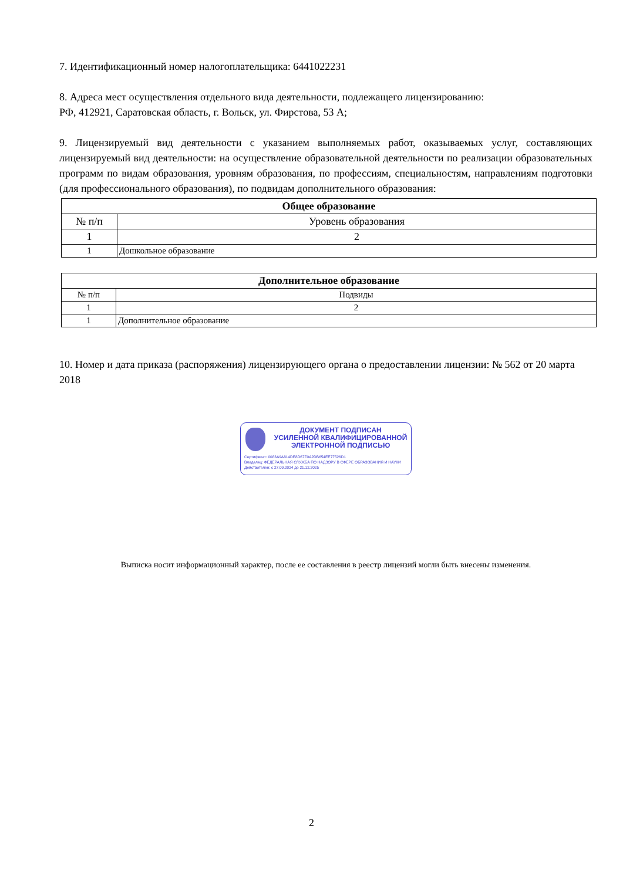7. Идентификационный номер налогоплательщика: 6441022231
8. Адреса мест осуществления отдельного вида деятельности, подлежащего лицензированию:
РФ, 412921, Саратовская область, г. Вольск, ул. Фирстова, 53 А;
9. Лицензируемый вид деятельности с указанием выполняемых работ, оказываемых услуг, составляющих лицензируемый вид деятельности: на осуществление образовательной деятельности по реализации образовательных программ по видам образования, уровням образования, по профессиям, специальностям, направлениям подготовки (для профессионального образования), по подвидам дополнительного образования:
| Общее образование | |
| --- | --- |
| № п/п | Уровень образования |
| 1 | 2 |
| 1 | Дошкольное образование |
| Дополнительное образование | |
| --- | --- |
| № п/п | Подвиды |
| 1 | 2 |
| 1 | Дополнительное образование |
10. Номер и дата приказа (распоряжения) лицензирующего органа о предоставлении лицензии: № 562 от 20 марта 2018
ДОКУМЕНТ ПОДПИСАН
УСИЛЕННОЙ КВАЛИФИЦИРОВАННОЙ
ЭЛЕКТРОННОЙ ПОДПИСЬЮ
Сертификат: 0083A9A814DE8D67F0A2DB654EE77526D1
Владелец: ФЕДЕРАЛЬНАЯ СЛУЖБА ПО НАДЗОРУ В СФЕРЕ ОБРАЗОВАНИЯ И НАУКИ
Действителен: с 27.09.2024 до 21.12.2025
Выписка носит информационный характер, после ее составления в реестр лицензий могли быть внесены изменения.
2